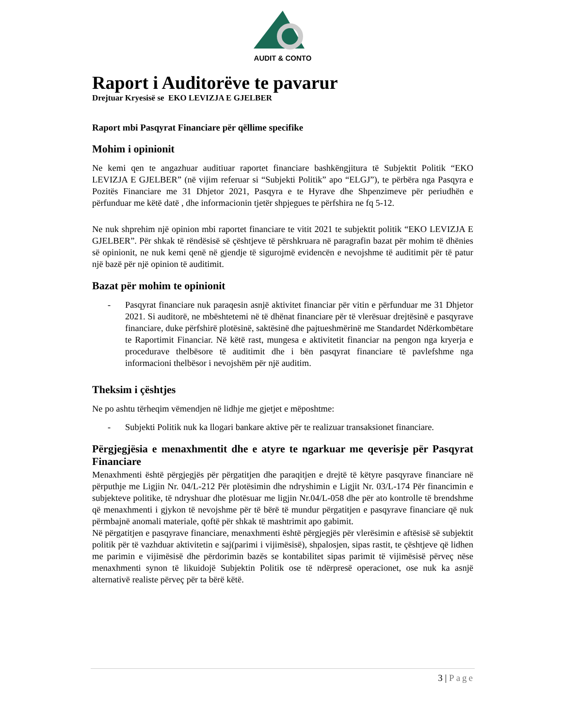AUDIT & CONTO
Raport i Auditorëve te pavarur
Drejtuar Kryesisë se EKO LEVIZJA E GJELBER
Raport mbi Pasqyrat Financiare për qëllime specifike
Mohim i opinionit
Ne kemi qen te angazhuar auditiuar raportet financiare bashkëngjitura të Subjektit Politik “EKO LEVIZJA E GJELBER” (në vijim referuar si “Subjekti Politik” apo “ELGJ”), te përbëra nga Pasqyra e Pozitës Financiare me 31 Dhjetor 2021, Pasqyra e te Hyrave dhe Shpenzimeve për periudhën e përfunduar me këtë datë , dhe informacionin tjetër shpjegues te përfshira ne fq 5-12.
Ne nuk shprehim një opinion mbi raportet financiare te vitit 2021 te subjektit politik “EKO LEVIZJA E GJELBER”. Për shkak të rëndësisë së çështjeve të përshkruara në paragrafin bazat për mohim të dhënies së opinionit, ne nuk kemi qenë në gjendje të sigurojmë evidencën e nevojshme të auditimit për të patur një bazë për një opinion të auditimit.
Bazat për mohim te opinionit
- Pasqyrat financiare nuk paraqesin asnjë aktivitet financiar për vitin e përfunduar me 31 Dhjetor 2021. Si auditorë, ne mbështetemi në të dhënat financiare për të vlerësuar drejtësinë e pasqyrave financiare, duke përfshirë plotësinë, saktësinë dhe pajtueshmërinë me Standardet Ndërkombëtare te Raportimit Financiar. Në këtë rast, mungesa e aktivitetit financiar na pengon nga kryerja e procedurave thelbësore të auditimit dhe i bën pasqyrat financiare të pavlefshme nga informacioni thelbësor i nevojshëm për një auditim.
Theksim i çështjes
Ne po ashtu tërheqim vëmendjen në lidhje me gjetjet e mëposhtme:
- Subjekti Politik nuk ka llogari bankare aktive për te realizuar transaksionet financiare.
Përgjegjësia e menaxhmentit dhe e atyre te ngarkuar me qeverisje për Pasqyrat Financiare
Menaxhmenti është përgjegjës për përgatitjen dhe paraqitjen e drejtë të këtyre pasqyrave financiare në përputhje me Ligjin Nr. 04/L-212 Për plotësimin dhe ndryshimin e Ligjit Nr. 03/L-174 Për financimin e subjekteve politike, të ndryshuar dhe plotësuar me ligjin Nr.04/L-058 dhe për ato kontrolle të brendshme që menaxhmenti i gjykon të nevojshme për të bërë të mundur përgatitjen e pasqyrave financiare që nuk përmbajnë anomali materiale, qoftë për shkak të mashtrimit apo gabimit.
Në përgatitjen e pasqyrave financiare, menaxhmenti është përgjegjës për vlerësimin e aftësisë së subjektit politik për të vazhduar aktivitetin e saj(parimi i vijimësisë), shpalosjen, sipas rastit, te çështjeve që lidhen me parimin e vijimësisë dhe përdorimin bazës se kontabilitet sipas parimit të vijimësisë përveç nëse menaxhmenti synon të likuidojë Subjektin Politik ose të ndërpresë operacionet, ose nuk ka asnjë alternativë realiste përveç për ta bërë këtë.
3 | Page